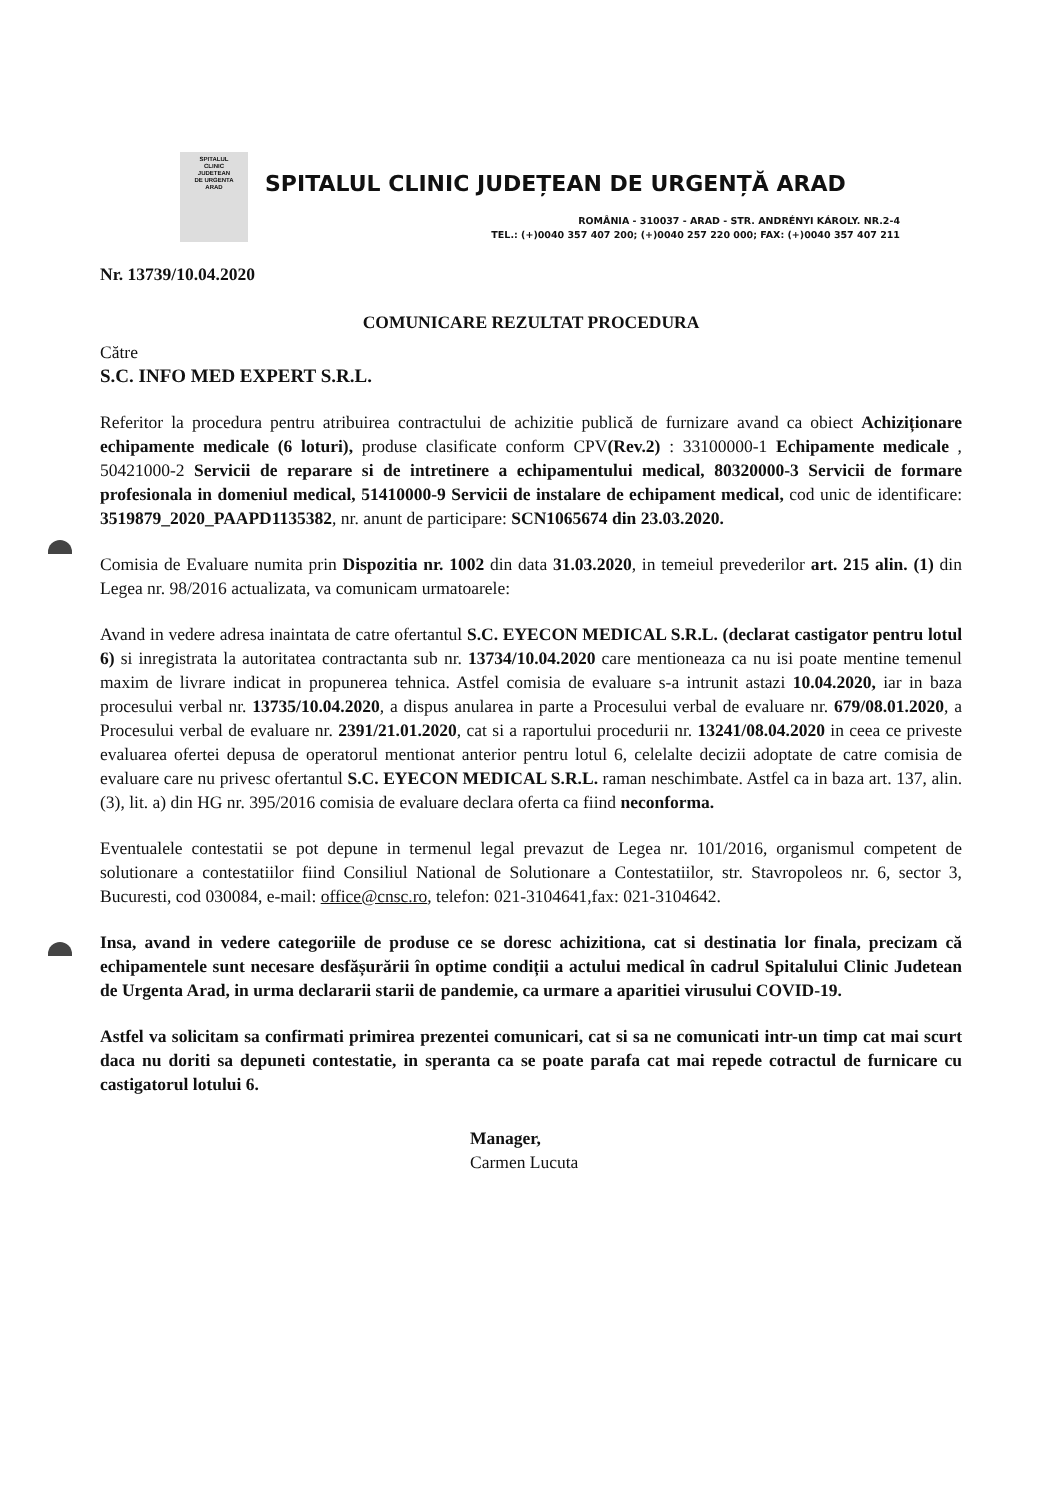SPITALUL
CLINIC
JUDETEAN
DE URGENTA
ARAD
SPITALUL CLINIC JUDEȚEAN DE URGENȚĂ ARAD
ROMÂNIA - 310037 - ARAD - STR. ANDRÉNYI KÁROLY. NR.2-4
TEL.: (+)0040 357 407 200; (+)0040 257 220 000; FAX: (+)0040 357 407 211
Nr. 13739/10.04.2020
COMUNICARE REZULTAT PROCEDURA
Către
S.C. INFO MED EXPERT S.R.L.
Referitor la procedura pentru atribuirea contractului de achizitie publică de furnizare avand ca obiect Achiziționare echipamente medicale (6 loturi), produse clasificate conform CPV(Rev.2) : 33100000-1 Echipamente medicale , 50421000-2 Servicii de reparare si de intretinere a echipamentului medical, 80320000-3 Servicii de formare profesionala in domeniul medical, 51410000-9 Servicii de instalare de echipament medical, cod unic de identificare: 3519879_2020_PAAPD1135382, nr. anunt de participare: SCN1065674 din 23.03.2020.
Comisia de Evaluare numita prin Dispozitia nr. 1002 din data 31.03.2020, in temeiul prevederilor art. 215 alin. (1) din Legea nr. 98/2016 actualizata, va comunicam urmatoarele:
Avand in vedere adresa inaintata de catre ofertantul S.C. EYECON MEDICAL S.R.L. (declarat castigator pentru lotul 6) si inregistrata la autoritatea contractanta sub nr. 13734/10.04.2020 care mentioneaza ca nu isi poate mentine temenul maxim de livrare indicat in propunerea tehnica. Astfel comisia de evaluare s-a intrunit astazi 10.04.2020, iar in baza procesului verbal nr. 13735/10.04.2020, a dispus anularea in parte a Procesului verbal de evaluare nr. 679/08.01.2020, a Procesului verbal de evaluare nr. 2391/21.01.2020, cat si a raportului procedurii nr. 13241/08.04.2020 in ceea ce priveste evaluarea ofertei depusa de operatorul mentionat anterior pentru lotul 6, celelalte decizii adoptate de catre comisia de evaluare care nu privesc ofertantul S.C. EYECON MEDICAL S.R.L. raman neschimbate. Astfel ca in baza art. 137, alin. (3), lit. a) din HG nr. 395/2016 comisia de evaluare declara oferta ca fiind neconforma.
Eventualele contestatii se pot depune in termenul legal prevazut de Legea nr. 101/2016, organismul competent de solutionare a contestatiilor fiind Consiliul National de Solutionare a Contestatiilor, str. Stavropoleos nr. 6, sector 3, Bucuresti, cod 030084, e-mail: office@cnsc.ro, telefon: 021-3104641,fax: 021-3104642.
Insa, avand in vedere categoriile de produse ce se doresc achizitiona, cat si destinatia lor finala, precizam că echipamentele sunt necesare desfășurării în optime condiții a actului medical în cadrul Spitalului Clinic Judetean de Urgenta Arad, in urma declararii starii de pandemie, ca urmare a aparitiei virusului COVID-19.
Astfel va solicitam sa confirmati primirea prezentei comunicari, cat si sa ne comunicati intr-un timp cat mai scurt daca nu doriti sa depuneti contestatie, in speranta ca se poate parafa cat mai repede cotractul de furnicare cu castigatorul lotului 6.
Manager,
Carmen Lucuta